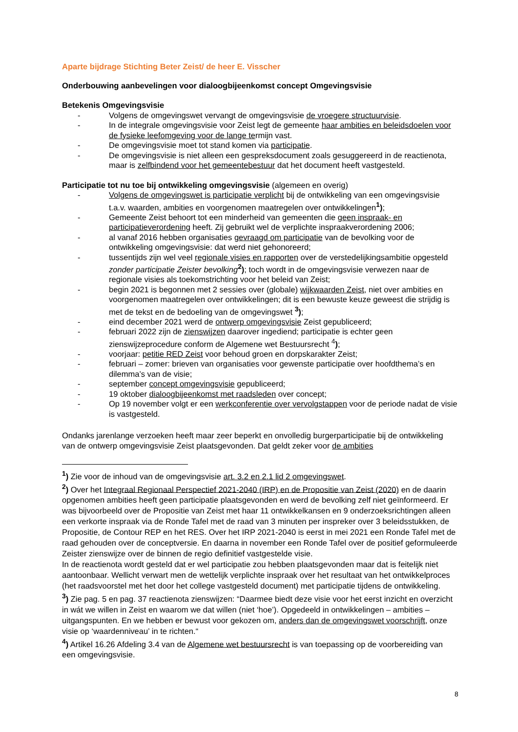Aparte bijdrage Stichting Beter Zeist/ de heer E. Visscher
Onderbouwing aanbevelingen voor dialoogbijeenkomst concept Omgevingsvisie
Betekenis Omgevingsvisie
- Volgens de omgevingswet vervangt de omgevingsvisie de vroegere structuurvisie.
- In de integrale omgevingsvisie voor Zeist legt de gemeente haar ambities en beleidsdoelen voor de fysieke leefomgeving voor de lange termijn vast.
- De omgevingsvisie moet tot stand komen via participatie.
- De omgevingsvisie is niet alleen een gespreksdocument zoals gesuggereerd in de reactienota, maar is zelfbindend voor het gemeentebestuur dat het document heeft vastgesteld.
Participatie tot nu toe bij ontwikkeling omgevingsvisie (algemeen en overig)
- Volgens de omgevingswet is participatie verplicht bij de ontwikkeling van een omgevingsvisie t.a.v. waarden, ambities en voorgenomen maatregelen over ontwikkelingen<sup>1</sup>);
- Gemeente Zeist behoort tot een minderheid van gemeenten die geen inspraak- en participatieverordening heeft. Zij gebruikt wel de verplichte inspraakverordening 2006;
- al vanaf 2016 hebben organisaties gevraagd om participatie van de bevolking voor de ontwikkeling omgevingsvisie: dat werd niet gehonoreerd;
- tussentijds zijn wel veel regionale visies en rapporten over de verstedelijkingsambitie opgesteld zonder participatie Zeister bevolking<sup>2</sup>); toch wordt in de omgevingsvisie verwezen naar de regionale visies als toekomstrichting voor het beleid van Zeist;
- begin 2021 is begonnen met 2 sessies over (globale) wijkwaarden Zeist, niet over ambities en voorgenomen maatregelen over ontwikkelingen; dit is een bewuste keuze geweest die strijdig is met de tekst en de bedoeling van de omgevingswet <sup>3</sup>);
- eind december 2021 werd de ontwerp omgevingsvisie Zeist gepubliceerd;
- februari 2022 zijn de zienswijzen daarover ingediend; participatie is echter geen zienswijzeprocedure conform de Algemene wet Bestuursrecht <sup>4</sup>);
- voorjaar: petitie RED Zeist voor behoud groen en dorpskarakter Zeist;
- februari – zomer: brieven van organisaties voor gewenste participatie over hoofdthema’s en dilemma’s van de visie;
- september concept omgevingsvisie gepubliceerd;
- 19 oktober dialoogbijeenkomst met raadsleden over concept;
- Op 19 november volgt er een werkconferentie over vervolgstappen voor de periode nadat de visie is vastgesteld.
Ondanks jarenlange verzoeken heeft maar zeer beperkt en onvolledig burgerparticipatie bij de ontwikkeling van de ontwerp omgevingsvisie Zeist plaatsgevonden. Dat geldt zeker voor de ambities
<sup>1</sup>) Zie voor de inhoud van de omgevingsvisie art. 3.2 en 2.1 lid 2 omgevingswet.
<sup>2</sup>) Over het Integraal Regionaal Perspectief 2021-2040 (IRP) en de Propositie van Zeist (2020) en de daarin opgenomen ambities heeft geen participatie plaatsgevonden en werd de bevolking zelf niet geïnformeerd. Er was bijvoorbeeld over de Propositie van Zeist met haar 11 ontwikkelkansen en 9 onderzoeksrichtingen alleen een verkorte inspraak via de Ronde Tafel met de raad van 3 minuten per inspreker over 3 beleidsstukken, de Propositie, de Contour REP en het RES. Over het IRP 2021-2040 is eerst in mei 2021 een Ronde Tafel met de raad gehouden over de conceptversie. En daarna in november een Ronde Tafel over de positief geformuleerde Zeister zienswijze over de binnen de regio definitief vastgestelde visie.
In de reactienota wordt gesteld dat er wel participatie zou hebben plaatsgevonden maar dat is feitelijk niet aantoonbaar. Wellicht verwart men de wettelijk verplichte inspraak over het resultaat van het ontwikkelproces (het raadsvoorstel met het door het college vastgesteld document) met participatie tijdens de ontwikkeling.
<sup>3</sup>) Zie pag. 5 en pag. 37 reactienota zienswijzen: “Daarmee biedt deze visie voor het eerst inzicht en overzicht in wát we willen in Zeist en waarom we dat willen (niet ‘hoe’). Opgedeeld in ontwikkelingen – ambities – uitgangspunten. En we hebben er bewust voor gekozen om, anders dan de omgevingswet voorschrijft, onze visie op ‘waardenniveau’ in te richten.“
<sup>4</sup>) Artikel 16.26 Afdeling 3.4 van de Algemene wet bestuursrecht is van toepassing op de voorbereiding van een omgevingsvisie.
8